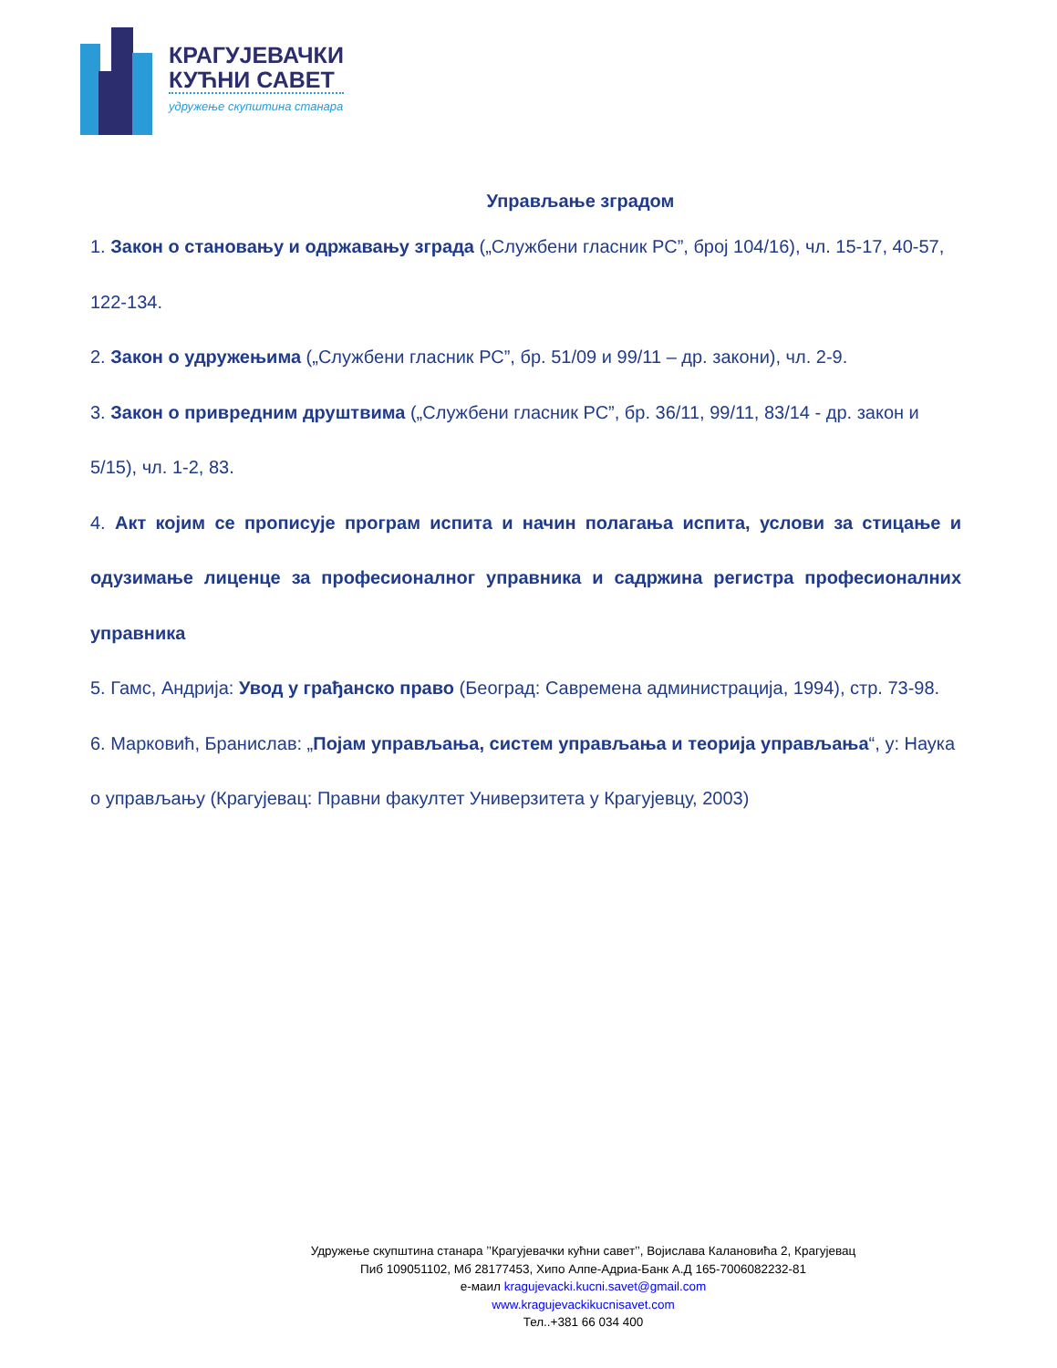КРАГУЈЕВАЧКИ
КУЋНИ САВЕТ
удружење скупштина станара
Управљање зградом
1. Закон о становању и одржавању зграда („Службени гласник РС”, број 104/16), чл. 15-17, 40-57, 122-134.
2. Закон о удружењима („Службени гласник РС”, бр. 51/09 и 99/11 – др. закони), чл. 2-9.
3. Закон о привредним друштвима („Службени гласник РС”, бр. 36/11, 99/11, 83/14 - др. закон и 5/15), чл. 1-2, 83.
4. Акт којим се прописује програм испита и начин полагања испита, услови за стицање и одузимање лиценце за професионалног управника и садржина регистра професионалних управника
5. Гамс, Андрија: Увод у грађанско право (Београд: Савремена администрација, 1994), стр. 73-98.
6. Марковић, Бранислав: „Појам управљања, систем управљања и теорија управљања“, у: Наука о управљању (Крагујевац: Правни факултет Универзитета у Крагујевцу, 2003)
Удружење скупштина станара ’’Крагујевачки кућни савет’’, Војислава Калановића 2, Крагујевац
Пиб 109051102, Мб 28177453, Хипо Алпе-Адриа-Банк А.Д 165-7006082232-81
е-маил kragujevacki.kucni.savet@gmail.com
www.kragujevackikucnisavet.com
Тел..+381 66 034 400